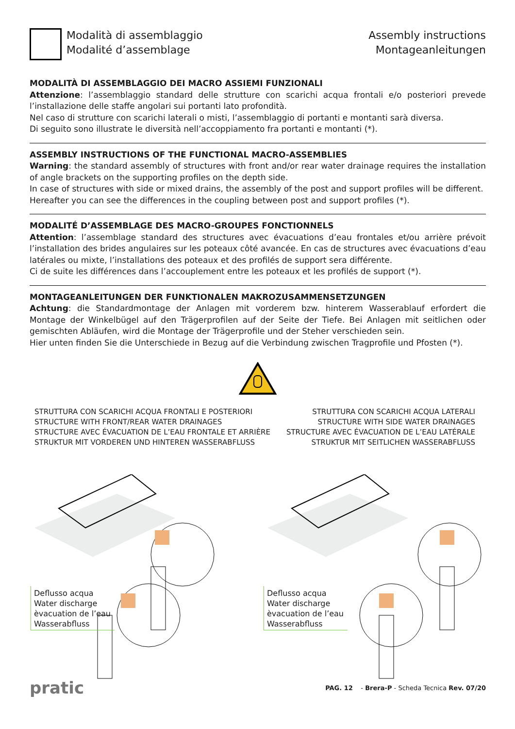Modalità di assemblaggio
Modalité d’assemblage
Assembly instructions
Montageanleitungen
MODALITÀ DI ASSEMBLAGGIO DEI MACRO ASSIEMI FUNZIONALI
Attenzione: l’assemblaggio standard delle strutture con scarichi acqua frontali e/o posteriori prevede l’installazione delle staffe angolari sui portanti lato profondità.
Nel caso di strutture con scarichi laterali o misti, l’assemblaggio di portanti e montanti sarà diversa.
Di seguito sono illustrate le diversità nell’accoppiamento fra portanti e montanti (*).
ASSEMBLY INSTRUCTIONS OF THE FUNCTIONAL MACRO-ASSEMBLIES
Warning: the standard assembly of structures with front and/or rear water drainage requires the installation of angle brackets on the supporting profiles on the depth side.
In case of structures with side or mixed drains, the assembly of the post and support profiles will be different.
Hereafter you can see the differences in the coupling between post and support profiles (*).
MODALITÉ D’ASSEMBLAGE DES MACRO-GROUPES FONCTIONNELS
Attention: l’assemblage standard des structures avec évacuations d’eau frontales et/ou arrière prévoit l’installation des brides angulaires sur les poteaux côté avancée. En cas de structures avec évacuations d’eau latérales ou mixte, l’installations des poteaux et des profilés de support sera différente.
Ci de suite les différences dans l’accouplement entre les poteaux et les profilés de support (*).
MONTAGEANLEITUNGEN DER FUNKTIONALEN MAKROZUSAMMENSETZUNGEN
Achtung: die Standardmontage der Anlagen mit vorderem bzw. hinterem Wasserablauf erfordert die Montage der Winkelbügel auf den Trägerprofilen auf der Seite der Tiefe. Bei Anlagen mit seitlichen oder gemischten Abläufen, wird die Montage der Trägerprofile und der Steher verschieden sein.
Hier unten finden Sie die Unterschiede in Bezug auf die Verbindung zwischen Tragprofile und Pfosten (*).
STRUTTURA CON SCARICHI ACQUA FRONTALI E POSTERIORI
STRUCTURE WITH FRONT/REAR WATER DRAINAGES
STRUCTURE AVEC ÉVACUATION DE L’EAU FRONTALE ET ARRIÈRE
STRUKTUR MIT VORDEREN UND HINTEREN WASSERABFLUSS
STRUTTURA CON SCARICHI ACQUA LATERALI
STRUCTURE WITH SIDE WATER DRAINAGES
STRUCTURE AVEC ÉVACUATION DE L’EAU LATÉRALE
STRUKTUR MIT SEITLICHEN WASSERABFLUSS
Deflusso acqua
Water discharge
èvacuation de l’eau
Wasserabfluss
Deflusso acqua
Water discharge
èvacuation de l’eau
Wasserabfluss
pratic
PAG. 12 - Brera-P - Scheda Tecnica Rev. 07/20